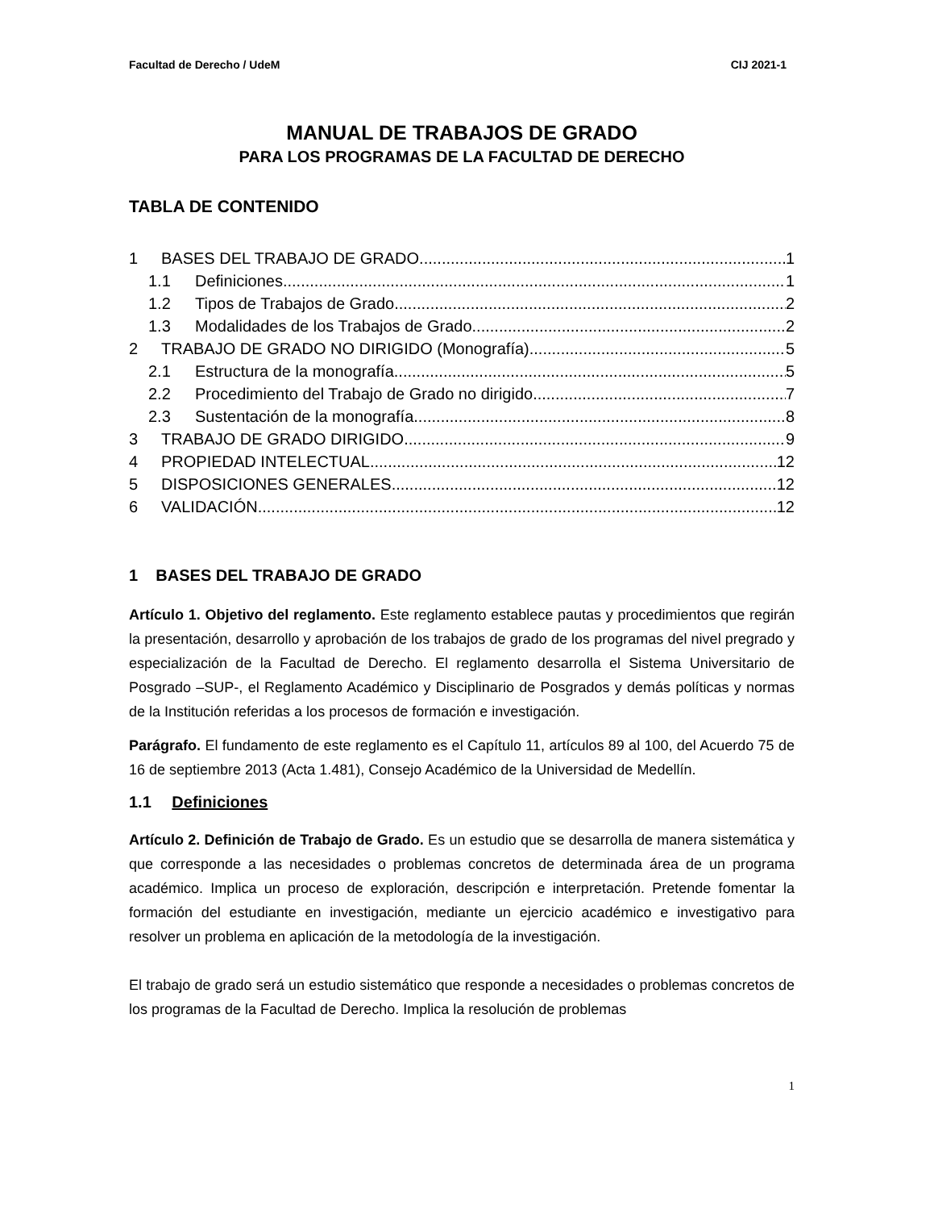Facultad de Derecho / UdeM CIJ 2021-1
MANUAL DE TRABAJOS DE GRADO
PARA LOS PROGRAMAS DE LA FACULTAD DE DERECHO
TABLA DE CONTENIDO
1 BASES DEL TRABAJO DE GRADO 1
1.1 Definiciones 1
1.2 Tipos de Trabajos de Grado 2
1.3 Modalidades de los Trabajos de Grado 2
2 TRABAJO DE GRADO NO DIRIGIDO (Monografía) 5
2.1 Estructura de la monografía 5
2.2 Procedimiento del Trabajo de Grado no dirigido 7
2.3 Sustentación de la monografía 8
3 TRABAJO DE GRADO DIRIGIDO 9
4 PROPIEDAD INTELECTUAL 12
5 DISPOSICIONES GENERALES 12
6 VALIDACIÓN 12
1 BASES DEL TRABAJO DE GRADO
Artículo 1. Objetivo del reglamento. Este reglamento establece pautas y procedimientos que regirán la presentación, desarrollo y aprobación de los trabajos de grado de los programas del nivel pregrado y especialización de la Facultad de Derecho. El reglamento desarrolla el Sistema Universitario de Posgrado –SUP-, el Reglamento Académico y Disciplinario de Posgrados y demás políticas y normas de la Institución referidas a los procesos de formación e investigación.
Parágrafo. El fundamento de este reglamento es el Capítulo 11, artículos 89 al 100, del Acuerdo 75 de 16 de septiembre 2013 (Acta 1.481), Consejo Académico de la Universidad de Medellín.
1.1 Definiciones
Artículo 2. Definición de Trabajo de Grado. Es un estudio que se desarrolla de manera sistemática y que corresponde a las necesidades o problemas concretos de determinada área de un programa académico. Implica un proceso de exploración, descripción e interpretación. Pretende fomentar la formación del estudiante en investigación, mediante un ejercicio académico e investigativo para resolver un problema en aplicación de la metodología de la investigación.
El trabajo de grado será un estudio sistemático que responde a necesidades o problemas concretos de los programas de la Facultad de Derecho. Implica la resolución de problemas
1